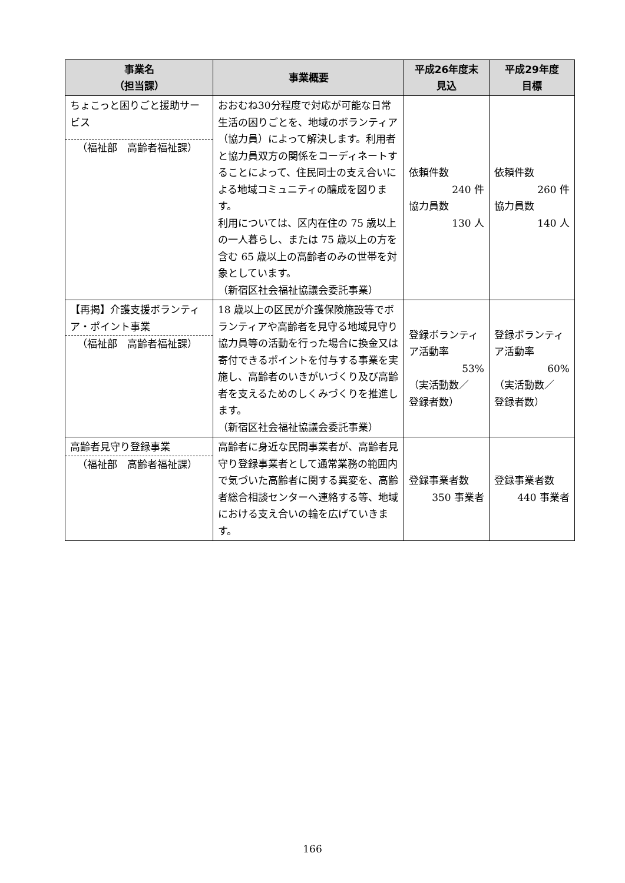| 事業名 （担当課） | 事業概要 | 平成26年度末 見込 | 平成29年度 目標 |
| --- | --- | --- | --- |
| ちょこっと困りごと援助サービス （福祉部 高齢者福祉課） | おおむね30分程度で対応が可能な日常生活の困りごとを、地域のボランティア（協力員）によって解決します。利用者と協力員双方の関係をコーディネートすることによって、住民同士の支え合いによる地域コミュニティの醸成を図ります。 利用については、区内在住の 75 歳以上の一人暮らし、または 75 歳以上の方を含む 65 歳以上の高齢者のみの世帯を対象としています。 （新宿区社会福祉協議会委託事業） | 依頼件数 240 件 協力員数 130 人 | 依頼件数 260 件 協力員数 140 人 |
| 【再掲】介護支援ボランティア・ポイント事業 （福祉部 高齢者福祉課） | 18 歳以上の区民が介護保険施設等でボランティアや高齢者を見守る地域見守り協力員等の活動を行った場合に換金又は寄付できるポイントを付与する事業を実施し、高齢者のいきがいづくり及び高齢者を支えるためのしくみづくりを推進します。 （新宿区社会福祉協議会委託事業） | 登録ボランティア活動率 53% （実活動数／ 登録者数） | 登録ボランティア活動率 60% （実活動数／ 登録者数） |
| 高齢者見守り登録事業 （福祉部 高齢者福祉課） | 高齢者に身近な民間事業者が、高齢者見守り登録事業者として通常業務の範囲内で気づいた高齢者に関する異変を、高齢者総合相談センターへ連絡する等、地域における支え合いの輪を広げていきます。 | 登録事業者数 350 事業者 | 登録事業者数 440 事業者 |
166